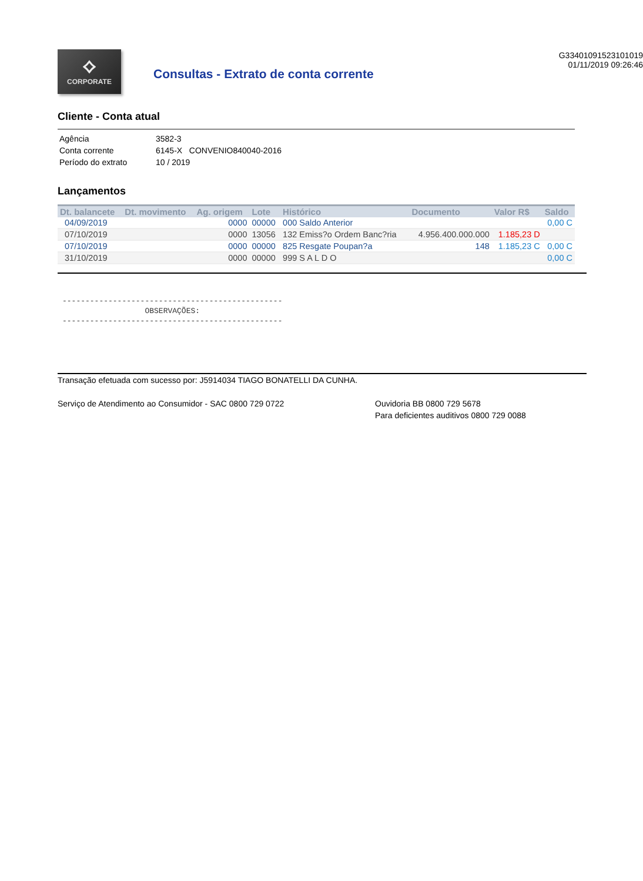⟡
CORPORATE
Consultas - Extrato de conta corrente
G33401091523101019
01/11/2019 09:26:46
Cliente - Conta atual
| Agência | 3582-3 |
| Conta corrente | 6145-X CONVENIO840040-2016 |
| Período do extrato | 10 / 2019 |
Lançamentos
| Dt. balancete | Dt. movimento | Ag. origem | Lote | Histórico | Documento | Valor R$ | Saldo |
| --- | --- | --- | --- | --- | --- | --- | --- |
| 04/09/2019 | | 0000 | 00000 | 000 Saldo Anterior | | | 0,00 C |
| 07/10/2019 | | 0000 | 13056 | 132 Emiss?o Ordem Banc?ria | 4.956.400.000.000 | 1.185,23 D | |
| 07/10/2019 | | 0000 | 00000 | 825 Resgate Poupan?a | 148 | 1.185,23 C | 0,00 C |
| 31/10/2019 | | 0000 | 00000 | 999 S A L D O | | | 0,00 C |
------------------------------------------------ OBSERVAÇÕES: ------------------------------------------------
Transação efetuada com sucesso por: J5914034 TIAGO BONATELLI DA CUNHA.
Serviço de Atendimento ao Consumidor - SAC 0800 729 0722 Ouvidoria BB 0800 729 5678
Para deficientes auditivos 0800 729 0088